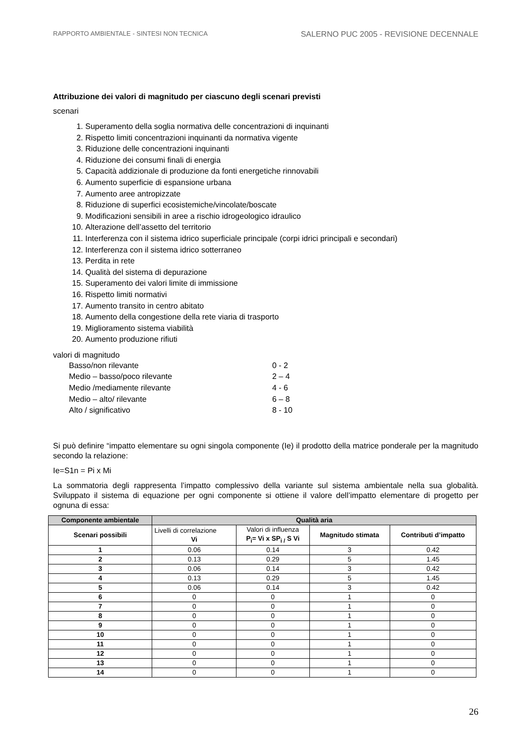RAPPORTO AMBIENTALE - SINTESI NON TECNICA SALERNO PUC 2005 - REVISIONE DECENNALE
Attribuzione dei valori di magnitudo per ciascuno degli scenari previsti
scenari
1. Superamento della soglia normativa delle concentrazioni di inquinanti
2. Rispetto limiti concentrazioni inquinanti da normativa vigente
3. Riduzione delle concentrazioni inquinanti
4. Riduzione dei consumi finali di energia
5. Capacità addizionale di produzione da fonti energetiche rinnovabili
6. Aumento superficie di espansione urbana
7. Aumento aree antropizzate
8. Riduzione di superfici ecosistemiche/vincolate/boscate
9. Modificazioni sensibili in aree a rischio idrogeologico idraulico
10. Alterazione dell’assetto del territorio
11. Interferenza con il sistema idrico superficiale principale (corpi idrici principali e secondari)
12. Interferenza con il sistema idrico sotterraneo
13. Perdita in rete
14. Qualità del sistema di depurazione
15. Superamento dei valori limite di immissione
16. Rispetto limiti normativi
17. Aumento transito in centro abitato
18. Aumento della congestione della rete viaria di trasporto
19. Miglioramento sistema viabilità
20. Aumento produzione rifiuti
valori di magnitudo
Basso/non rilevante 0 - 2
Medio – basso/poco rilevante 2 – 4
Medio /mediamente rilevante 4 - 6
Medio – alto/ rilevante 6 – 8
Alto / significativo 8 - 10
Si può definire “impatto elementare su ogni singola componente (Ie) il prodotto della matrice ponderale per la magnitudo secondo la relazione:
Ie=S1n = Pi x Mi
La sommatoria degli rappresenta l’impatto complessivo della variante sul sistema ambientale nella sua globalità. Sviluppato il sistema di equazione per ogni componente si ottiene il valore dell’impatto elementare di progetto per ognuna di essa:
| Componente ambientale | Qualità aria | | | |
| --- | --- | --- | --- | --- |
| Scenari possibili | Livelli di correlazione Vi | Valori di influenza P<sub>i</sub>= Vi x SP<sub>i /</sub> S Vi | Magnitudo stimata | Contributi d’impatto |
| 1 | 0.06 | 0.14 | 3 | 0.42 |
| 2 | 0.13 | 0.29 | 5 | 1.45 |
| 3 | 0.06 | 0.14 | 3 | 0.42 |
| 4 | 0.13 | 0.29 | 5 | 1.45 |
| 5 | 0.06 | 0.14 | 3 | 0.42 |
| 6 | 0 | 0 | 1 | 0 |
| 7 | 0 | 0 | 1 | 0 |
| 8 | 0 | 0 | 1 | 0 |
| 9 | 0 | 0 | 1 | 0 |
| 10 | 0 | 0 | 1 | 0 |
| 11 | 0 | 0 | 1 | 0 |
| 12 | 0 | 0 | 1 | 0 |
| 13 | 0 | 0 | 1 | 0 |
| 14 | 0 | 0 | 1 | 0 |
26